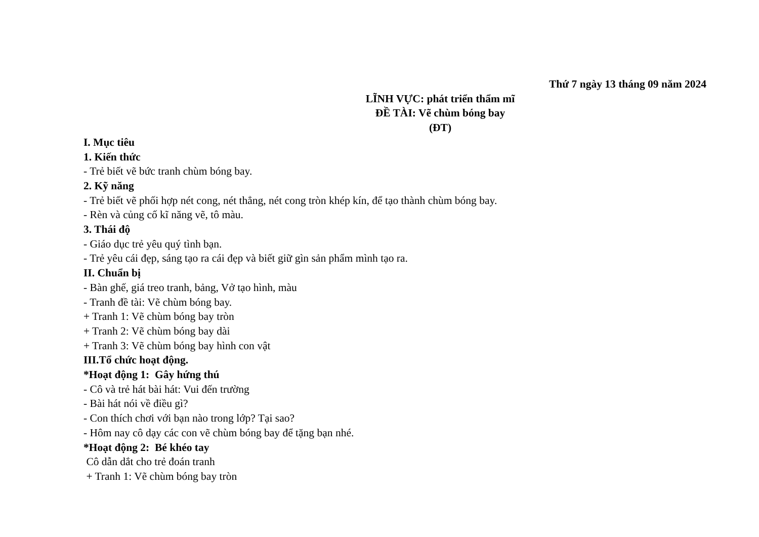Thứ 7 ngày 13 tháng 09 năm 2024
LĨNH VỰC: phát triển thẩm mĩ
ĐỀ TÀI: Vẽ chùm bóng bay
(ĐT)
I. Mục tiêu
1. Kiến thức
- Trẻ biết vẽ bức tranh chùm bóng bay.
2. Kỹ năng
- Trẻ biết vẽ phối hợp nét cong, nét thẳng, nét cong tròn khép kín, để tạo thành chùm bóng bay.
- Rèn và củng cố kĩ năng vẽ, tô màu.
3. Thái độ
- Giáo dục trẻ yêu quý tình bạn.
- Trẻ yêu cái đẹp, sáng tạo ra cái đẹp và biết giữ gìn sản phẩm mình tạo ra.
II. Chuẩn bị
- Bàn ghế, giá treo tranh, bảng, Vở tạo hình, màu
- Tranh đề tài: Vẽ chùm bóng bay.
+ Tranh 1: Vẽ chùm bóng bay tròn
+ Tranh 2: Vẽ chùm bóng bay dài
+ Tranh 3: Vẽ chùm bóng bay hình con vật
III.Tổ chức hoạt động.
*Hoạt động 1: Gây hứng thú
- Cô và trẻ hát bài hát: Vui đến trường
- Bài hát nói về điều gì?
- Con thích chơi với bạn nào trong lớp? Tại sao?
- Hôm nay cô dạy các con vẽ chùm bóng bay để tặng bạn nhé.
*Hoạt động 2: Bé khéo tay
Cô dẫn dắt cho trẻ đoán tranh
+ Tranh 1: Vẽ chùm bóng bay tròn